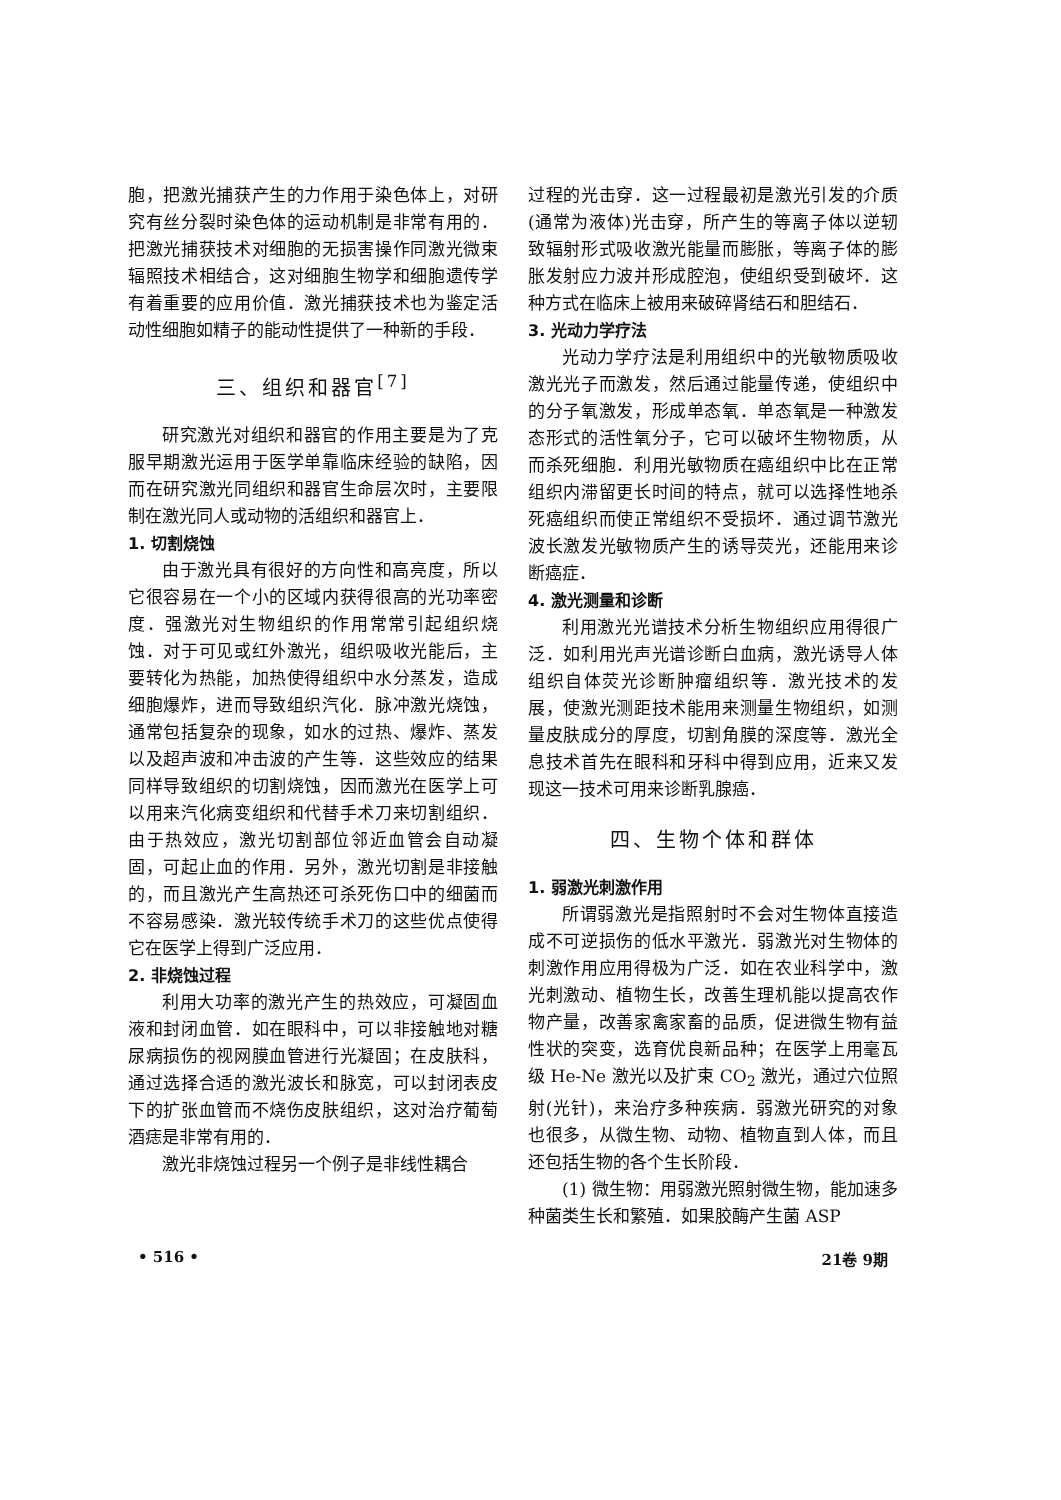胞，把激光捕获产生的力作用于染色体上，对研究有丝分裂时染色体的运动机制是非常有用的．把激光捕获技术对细胞的无损害操作同激光微束辐照技术相结合，这对细胞生物学和细胞遗传学有着重要的应用价值．激光捕获技术也为鉴定活动性细胞如精子的能动性提供了一种新的手段．
三、组织和器官<sup>[7]</sup>
研究激光对组织和器官的作用主要是为了克服早期激光运用于医学单靠临床经验的缺陷，因而在研究激光同组织和器官生命层次时，主要限制在激光同人或动物的活组织和器官上．
1. 切割烧蚀
由于激光具有很好的方向性和高亮度，所以它很容易在一个小的区域内获得很高的光功率密度．强激光对生物组织的作用常常引起组织烧蚀．对于可见或红外激光，组织吸收光能后，主要转化为热能，加热使得组织中水分蒸发，造成细胞爆炸，进而导致组织汽化．脉冲激光烧蚀，通常包括复杂的现象，如水的过热、爆炸、蒸发以及超声波和冲击波的产生等．这些效应的结果同样导致组织的切割烧蚀，因而激光在医学上可以用来汽化病变组织和代替手术刀来切割组织．由于热效应，激光切割部位邻近血管会自动凝固，可起止血的作用．另外，激光切割是非接触的，而且激光产生高热还可杀死伤口中的细菌而不容易感染．激光较传统手术刀的这些优点使得它在医学上得到广泛应用．
2. 非烧蚀过程
利用大功率的激光产生的热效应，可凝固血液和封闭血管．如在眼科中，可以非接触地对糖尿病损伤的视网膜血管进行光凝固；在皮肤科，通过选择合适的激光波长和脉宽，可以封闭表皮下的扩张血管而不烧伤皮肤组织，这对治疗葡萄酒痣是非常有用的．
激光非烧蚀过程另一个例子是非线性耦合
过程的光击穿．这一过程最初是激光引发的介质(通常为液体)光击穿，所产生的等离子体以逆轫致辐射形式吸收激光能量而膨胀，等离子体的膨胀发射应力波并形成腔泡，使组织受到破坏．这种方式在临床上被用来破碎肾结石和胆结石．
3. 光动力学疗法
光动力学疗法是利用组织中的光敏物质吸收激光光子而激发，然后通过能量传递，使组织中的分子氧激发，形成单态氧．单态氧是一种激发态形式的活性氧分子，它可以破坏生物物质，从而杀死细胞．利用光敏物质在癌组织中比在正常组织内滞留更长时间的特点，就可以选择性地杀死癌组织而使正常组织不受损坏．通过调节激光波长激发光敏物质产生的诱导荧光，还能用来诊断癌症．
4. 激光测量和诊断
利用激光光谱技术分析生物组织应用得很广泛．如利用光声光谱诊断白血病，激光诱导人体组织自体荧光诊断肿瘤组织等．激光技术的发展，使激光测距技术能用来测量生物组织，如测量皮肤成分的厚度，切割角膜的深度等．激光全息技术首先在眼科和牙科中得到应用，近来又发现这一技术可用来诊断乳腺癌．
四、生物个体和群体
1. 弱激光刺激作用
所谓弱激光是指照射时不会对生物体直接造成不可逆损伤的低水平激光．弱激光对生物体的刺激作用应用得极为广泛．如在农业科学中，激光刺激动、植物生长，改善生理机能以提高农作物产量，改善家禽家畜的品质，促进微生物有益性状的突变，选育优良新品种；在医学上用毫瓦级 He-Ne 激光以及扩束 CO<sub>2</sub> 激光，通过穴位照射(光针)，来治疗多种疾病．弱激光研究的对象也很多，从微生物、动物、植物直到人体，而且还包括生物的各个生长阶段．
(1) 微生物：用弱激光照射微生物，能加速多种菌类生长和繁殖．如果胶酶产生菌 ASP
• 516 • 21卷 9期